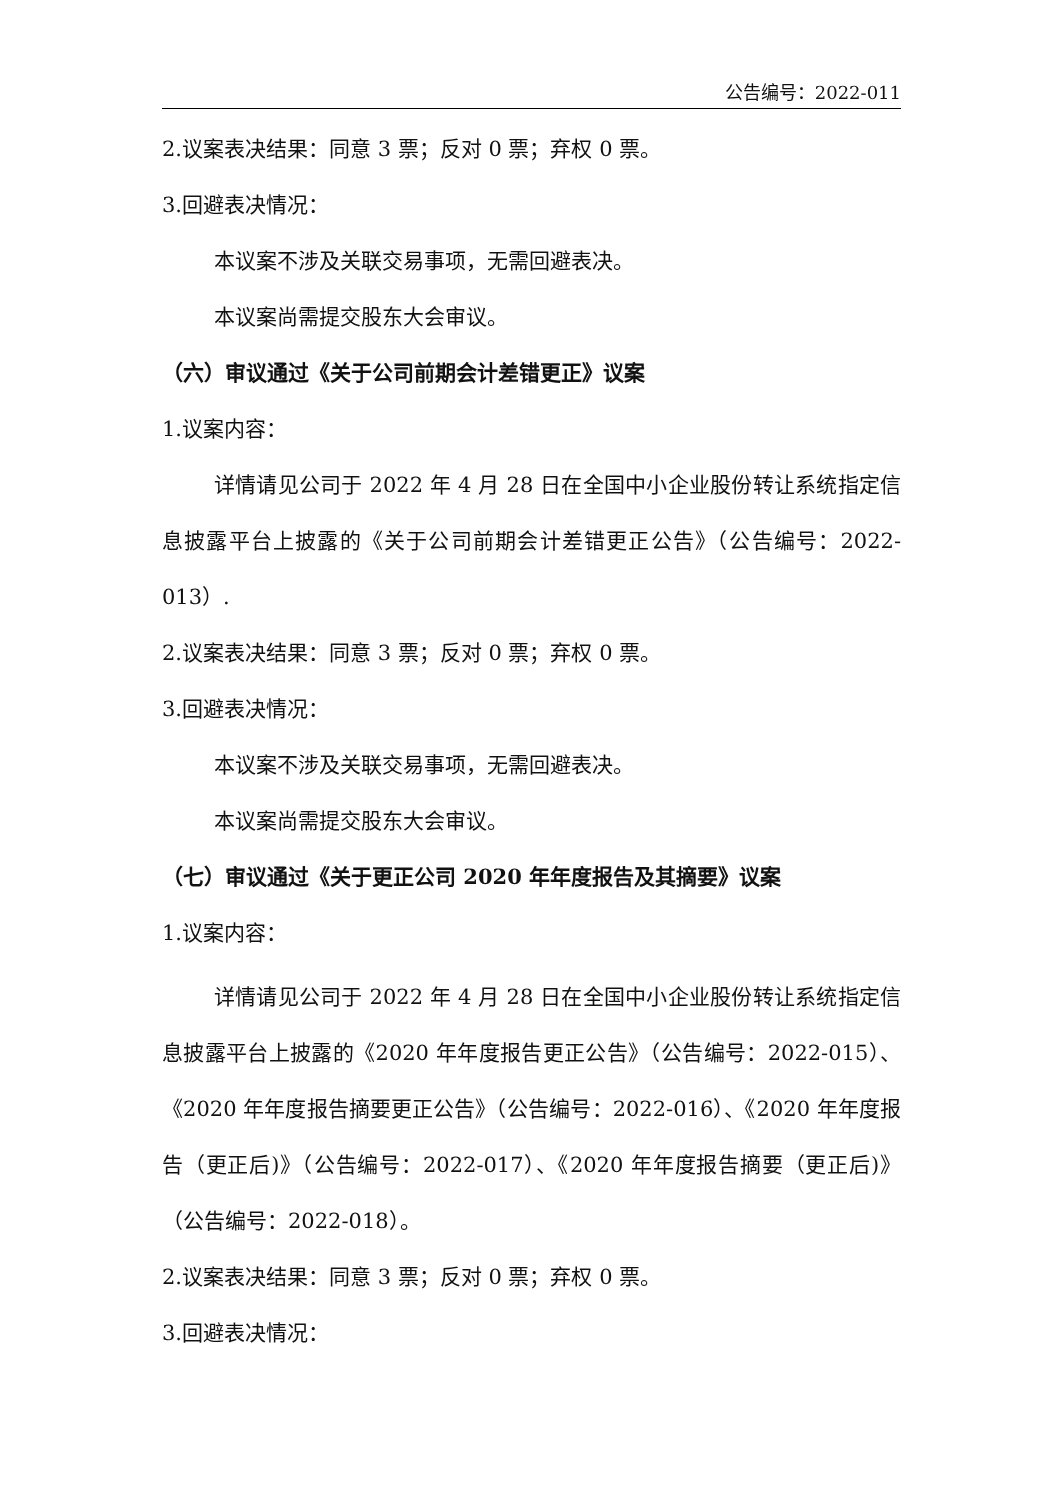公告编号：2022-011
2.议案表决结果：同意 3 票；反对 0 票；弃权 0 票。
3.回避表决情况：
本议案不涉及关联交易事项，无需回避表决。
本议案尚需提交股东大会审议。
（六）审议通过《关于公司前期会计差错更正》议案
1.议案内容：
详情请见公司于 2022 年 4 月 28 日在全国中小企业股份转让系统指定信息披露平台上披露的《关于公司前期会计差错更正公告》（公告编号：2022-013）.
2.议案表决结果：同意 3 票；反对 0 票；弃权 0 票。
3.回避表决情况：
本议案不涉及关联交易事项，无需回避表决。
本议案尚需提交股东大会审议。
（七）审议通过《关于更正公司 2020 年年度报告及其摘要》议案
1.议案内容：
详情请见公司于 2022 年 4 月 28 日在全国中小企业股份转让系统指定信息披露平台上披露的《2020 年年度报告更正公告》（公告编号：2022-015）、《2020 年年度报告摘要更正公告》（公告编号：2022-016）、《2020 年年度报告（更正后)》（公告编号：2022-017）、《2020 年年度报告摘要（更正后)》（公告编号：2022-018）。
2.议案表决结果：同意 3 票；反对 0 票；弃权 0 票。
3.回避表决情况：